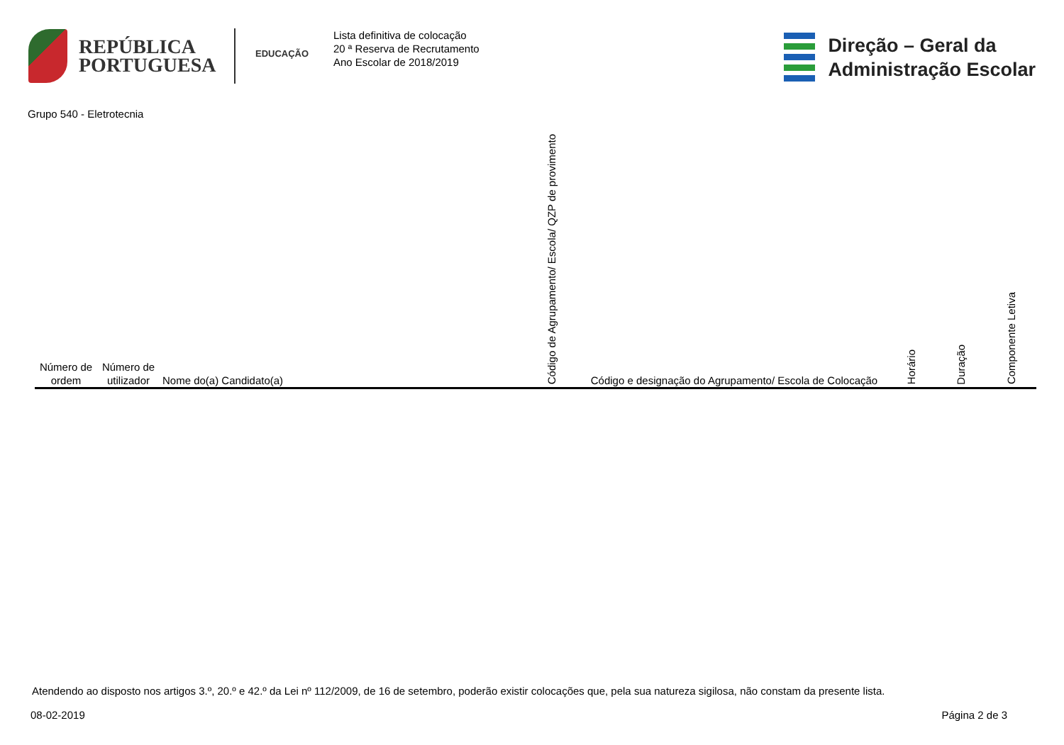REPÚBLICA
PORTUGUESA
EDUCAÇÃO
Lista definitiva de colocação
20 ª Reserva de Recrutamento
Ano Escolar de 2018/2019
Direção – Geral da
Administração Escolar
Grupo 540 - Eletrotecnia
| Número de ordem | Número de utilizador | Nome do(a) Candidato(a) | Código de Agrupamento/ Escola/ QZP de provimento | Código e designação do Agrupamento/ Escola de Colocação | Horário | Duração | Componente Letiva |
| --- | --- | --- | --- | --- | --- | --- | --- |
Atendendo ao disposto nos artigos 3.º, 20.º e 42.º da Lei nº 112/2009, de 16 de setembro, poderão existir colocações que, pela sua natureza sigilosa, não constam da presente lista.
08-02-2019 Página 2 de 3